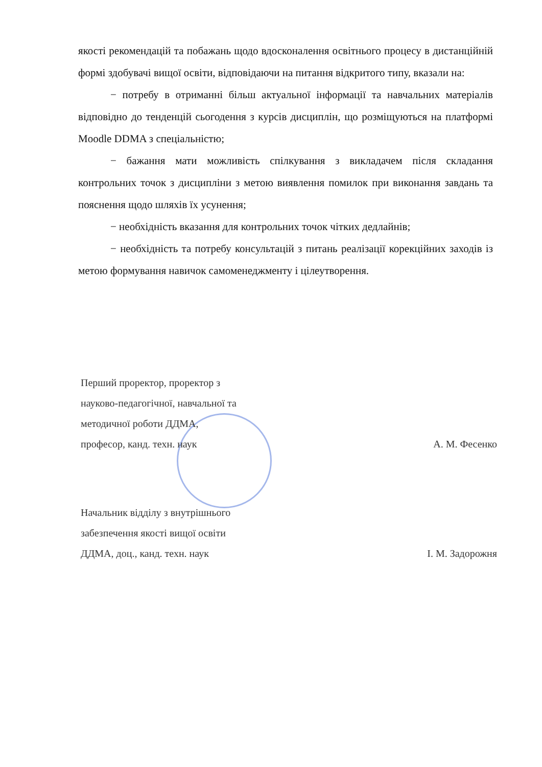якості рекомендацій та побажань щодо вдосконалення освітнього процесу в дистанційній формі здобувачі вищої освіти, відповідаючи на питання відкритого типу, вказали на:
− потребу в отриманні більш актуальної інформації та навчальних матеріалів відповідно до тенденцій сьогодення з курсів дисциплін, що розміщуються на платформі Moodle DDMA з спеціальністю;
− бажання мати можливість спілкування з викладачем після складання контрольних точок з дисципліни з метою виявлення помилок при виконання завдань та пояснення щодо шляхів їх усунення;
− необхідність вказання для контрольних точок чітких дедлайнів;
− необхідність та потребу консультацій з питань реалізації корекційних заходів із метою формування навичок самоменеджменту і цілеутворення.
Перший проректор, проректор з
науково-педагогічної, навчальної та
методичної роботи ДДМА,
професор, канд. техн. наук А. М. Фесенко
Начальник відділу з внутрішнього
забезпечення якості вищої освіти
ДДМА, доц., канд. техн. наук І. М. Задорожня